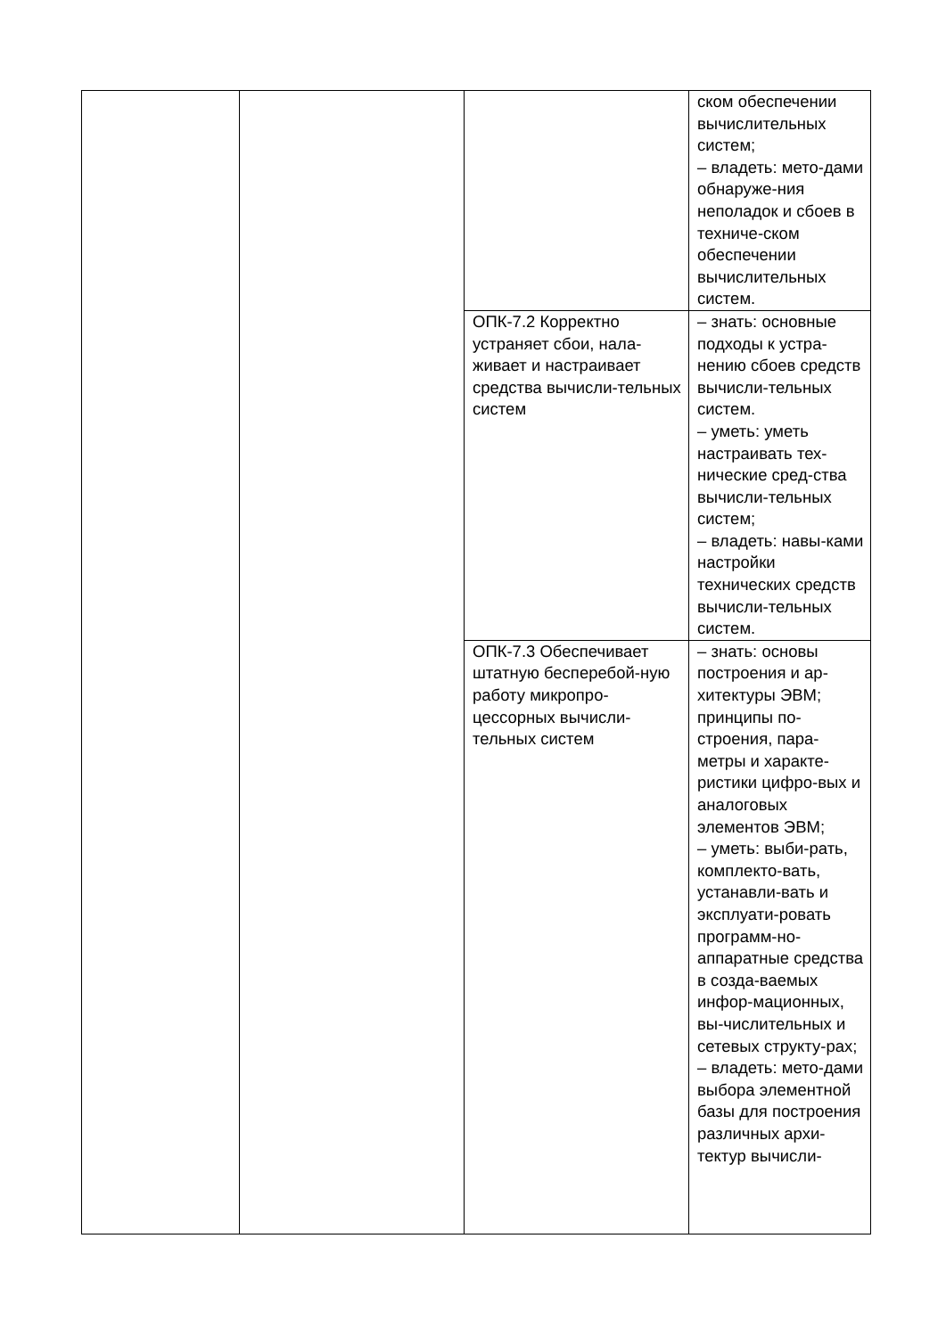| | | | ском обеспечении вычислительных систем; – владеть: мето-дами обнаруже-ния неполадок и сбоев в техниче-ском обеспечении вычислительных систем. |
| | | ОПК-7.2 Корректно устраняет сбои, нала-живает и настраивает средства вычисли-тельных систем | – знать: основные подходы к устра-нению сбоев средств вычисли-тельных систем. – уметь: уметь настраивать тех-нические сред-ства вычисли-тельных систем; – владеть: навы-ками настройки технических средств вычисли-тельных систем. |
| | | ОПК-7.3 Обеспечивает штатную бесперебой-ную работу микропро-цессорных вычисли-тельных систем | – знать: основы построения и ар-хитектуры ЭВМ; принципы по-строения, пара-метры и характе-ристики цифро-вых и аналоговых элементов ЭВМ; – уметь: выби-рать, комплекто-вать, устанавли-вать и эксплуати-ровать программ-но-аппаратные средства в созда-ваемых инфор-мационных, вы-числительных и сетевых структу-рах; – владеть: мето-дами выбора элементной базы для построения различных архи-тектур вычисли- |